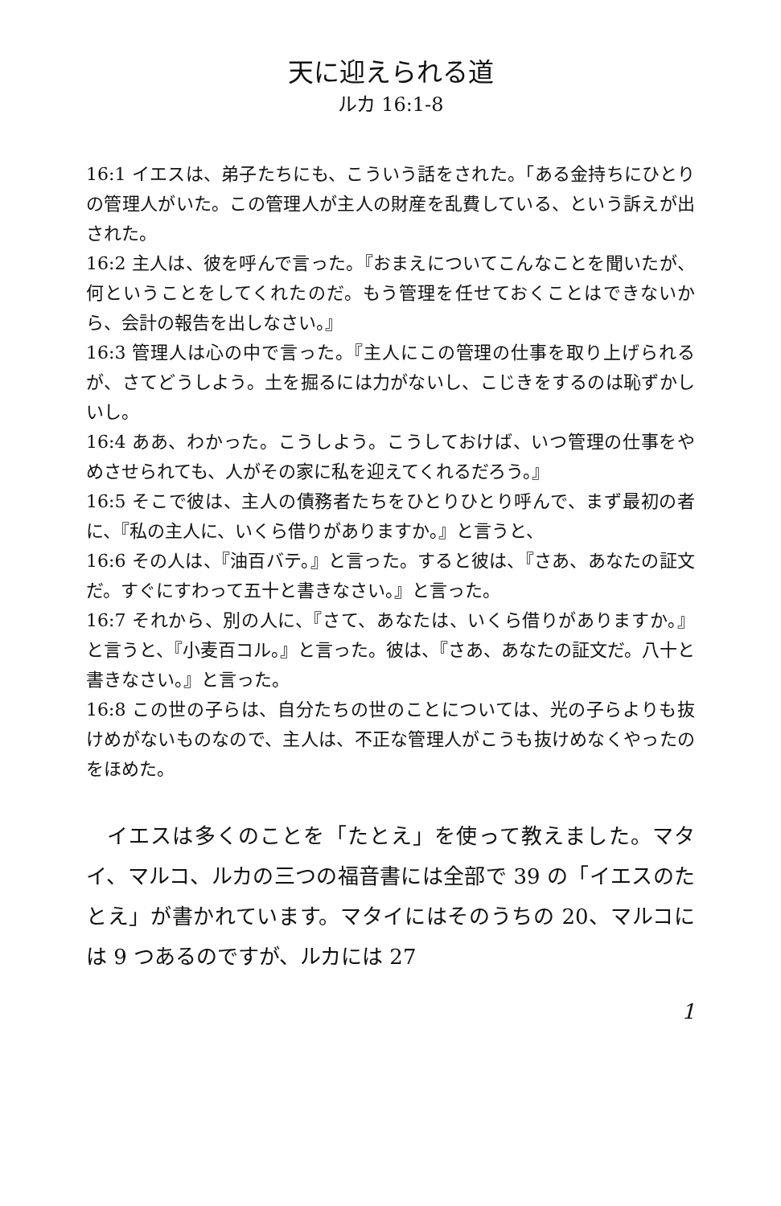天に迎えられる道
ルカ 16:1-8
16:1 イエスは、弟子たちにも、こういう話をされた。「ある金持ちにひとりの管理人がいた。この管理人が主人の財産を乱費している、という訴えが出された。
16:2 主人は、彼を呼んで言った。『おまえについてこんなことを聞いたが、何ということをしてくれたのだ。もう管理を任せておくことはできないから、会計の報告を出しなさい。』
16:3 管理人は心の中で言った。『主人にこの管理の仕事を取り上げられるが、さてどうしよう。土を掘るには力がないし、こじきをするのは恥ずかしいし。
16:4 ああ、わかった。こうしよう。こうしておけば、いつ管理の仕事をやめさせられても、人がその家に私を迎えてくれるだろう。』
16:5 そこで彼は、主人の債務者たちをひとりひとり呼んで、まず最初の者に、『私の主人に、いくら借りがありますか。』と言うと、
16:6 その人は、『油百バテ。』と言った。すると彼は、『さあ、あなたの証文だ。すぐにすわって五十と書きなさい。』と言った。
16:7 それから、別の人に、『さて、あなたは、いくら借りがありますか。』と言うと、『小麦百コル。』と言った。彼は、『さあ、あなたの証文だ。八十と書きなさい。』と言った。
16:8 この世の子らは、自分たちの世のことについては、光の子らよりも抜けめがないものなので、主人は、不正な管理人がこうも抜けめなくやったのをほめた。
イエスは多くのことを「たとえ」を使って教えました。マタイ、マルコ、ルカの三つの福音書には全部で 39 の「イエスのたとえ」が書かれています。マタイにはそのうちの 20、マルコには 9 つあるのですが、ルカには 27
1